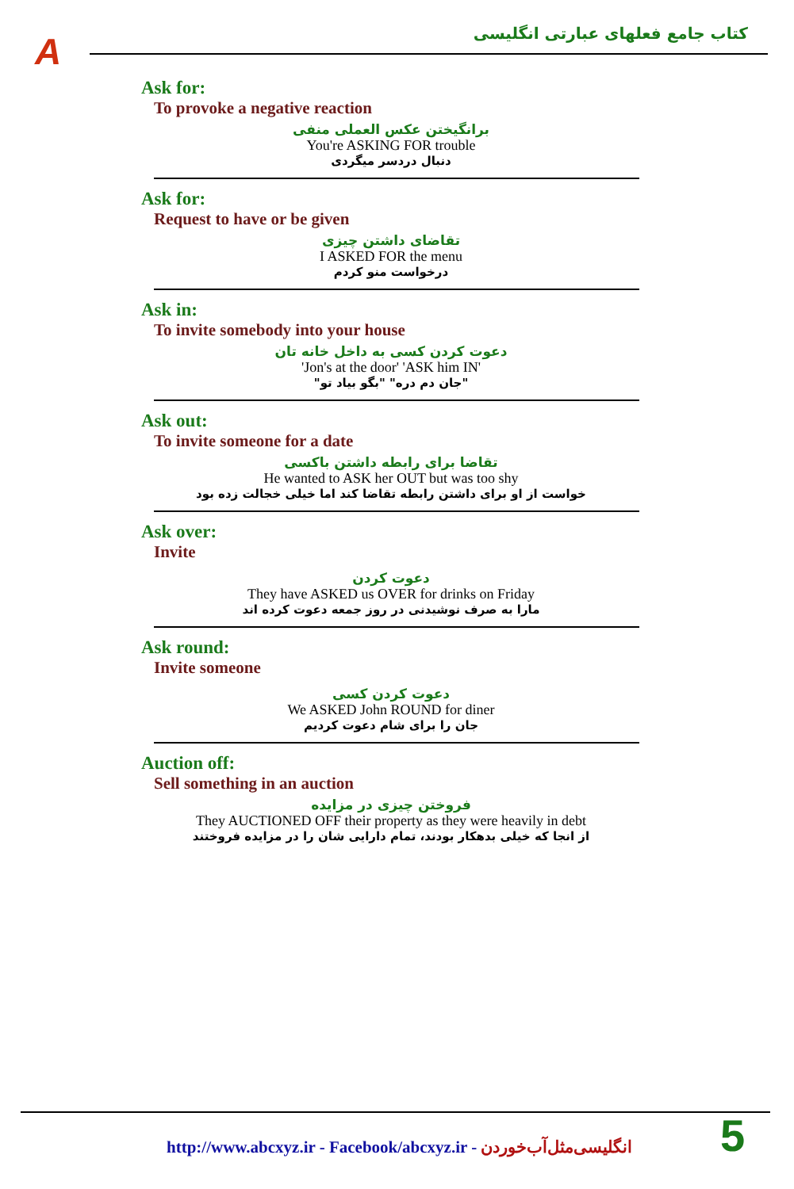A
کتاب جامع فعلهای عبارتی انگلیسی
Ask for:
To provoke a negative reaction
برانگیختن عکس العملی منفی
You're ASKING FOR trouble
دنبال دردسر میگردی
Ask for:
Request to have or be given
تقاضای داشتن چیزی
I ASKED FOR the menu
درخواست منو کردم
Ask in:
To invite somebody into your house
دعوت کردن کسی به داخل خانه تان
'Jon's at the door' 'ASK him IN'
"جان دم دره" "بگو بیاد تو"
Ask out:
To invite someone for a date
تقاضا برای رابطه داشتن باکسی
He wanted to ASK her OUT but was too shy
خواست از او برای داشتن رابطه تقاضا کند اما خیلی خجالت زده بود
Ask over:
Invite
دعوت کردن
They have ASKED us OVER for drinks on Friday
مارا به صرف نوشیدنی در روز جمعه دعوت کرده اند
Ask round:
Invite someone
دعوت کردن کسی
We ASKED John ROUND for diner
جان را برای شام دعوت کردیم
Auction off:
Sell something in an auction
فروختن چیزی در مزایده
They AUCTIONED OFF their property as they were heavily in debt
از انجا که خیلی بدهکار بودند، تمام دارایی شان را در مزایده فروختند
http://www.abcxyz.ir - Facebook/abcxyz.ir - انگلیسی‌مثل‌آب‌خوردن
5